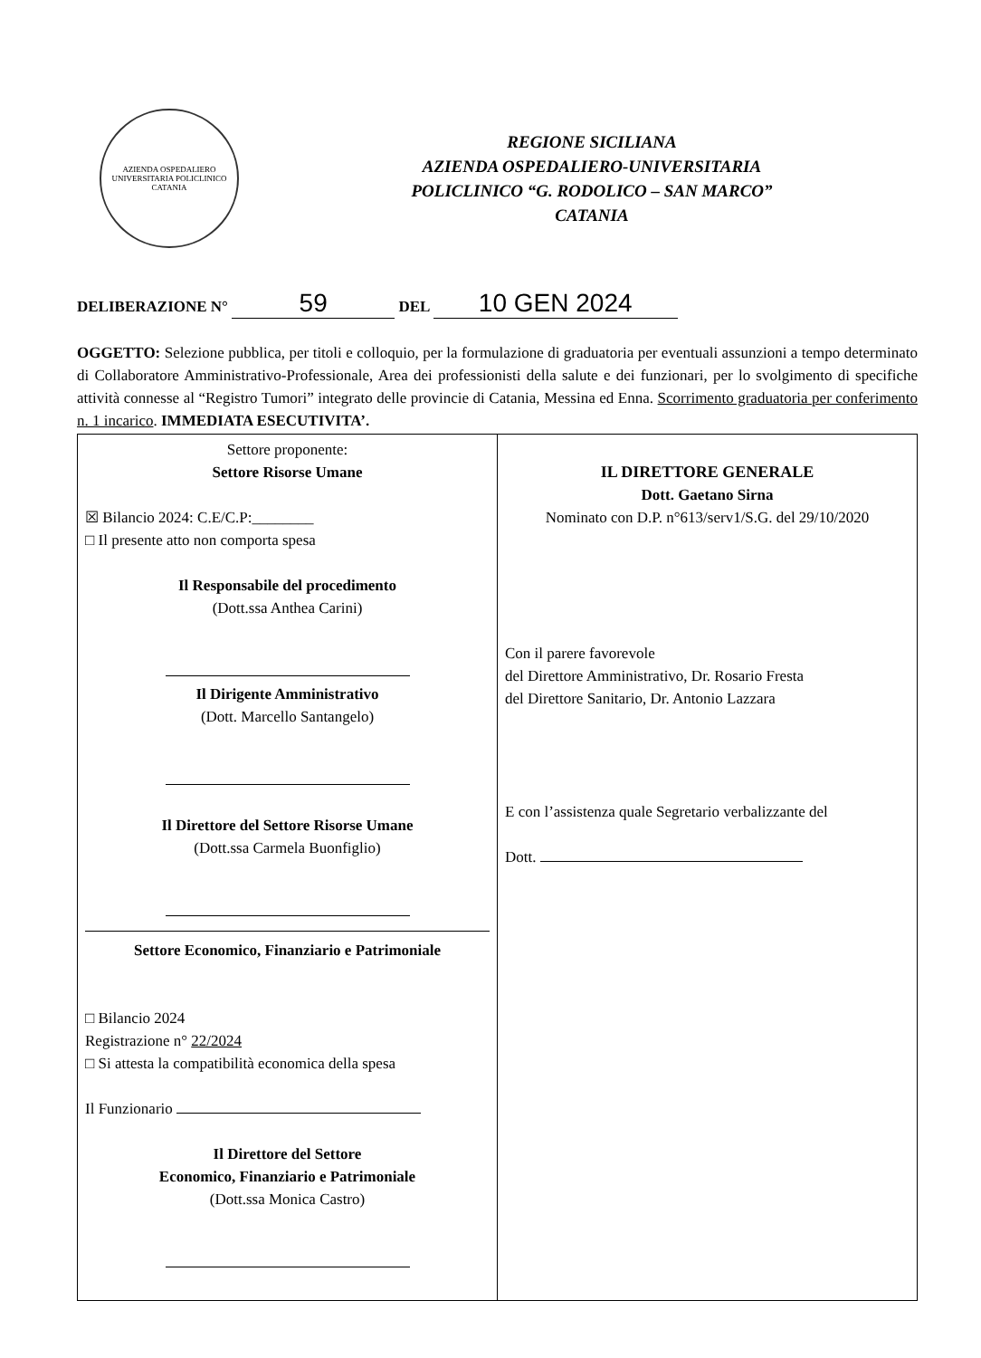AZIENDA OSPEDALIERO UNIVERSITARIA POLICLINICO CATANIA
REGIONE SICILIANA
AZIENDA OSPEDALIERO-UNIVERSITARIA
POLICLINICO “G. RODOLICO – SAN MARCO”
CATANIA
DELIBERAZIONE N° 59 DEL 10 GEN 2024
OGGETTO: Selezione pubblica, per titoli e colloquio, per la formulazione di graduatoria per eventuali assunzioni a tempo determinato di Collaboratore Amministrativo-Professionale, Area dei professionisti della salute e dei funzionari, per lo svolgimento di specifiche attività connesse al “Registro Tumori” integrato delle provincie di Catania, Messina ed Enna. Scorrimento graduatoria per conferimento n. 1 incarico. IMMEDIATA ESECUTIVITA’.
| Settore proponente: Settore Risorse Umane ☒ Bilancio 2024: C.E/C.P:________ □ Il presente atto non comporta spesa Il Responsabile del procedimento (Dott.ssa Anthea Carini) Il Dirigente Amministrativo (Dott. Marcello Santangelo) Il Direttore del Settore Risorse Umane (Dott.ssa Carmela Buonfiglio) Settore Economico, Finanziario e Patrimoniale □ Bilancio 2024 Registrazione n° 22/2024 □ Si attesta la compatibilità economica della spesa Il Funzionario Il Direttore del Settore Economico, Finanziario e Patrimoniale (Dott.ssa Monica Castro) | IL DIRETTORE GENERALE Dott. Gaetano Sirna Nominato con D.P. n°613/serv1/S.G. del 29/10/2020 Con il parere favorevole del Direttore Amministrativo, Dr. Rosario Fresta del Direttore Sanitario, Dr. Antonio Lazzara E con l’assistenza quale Segretario verbalizzante del Dott. |